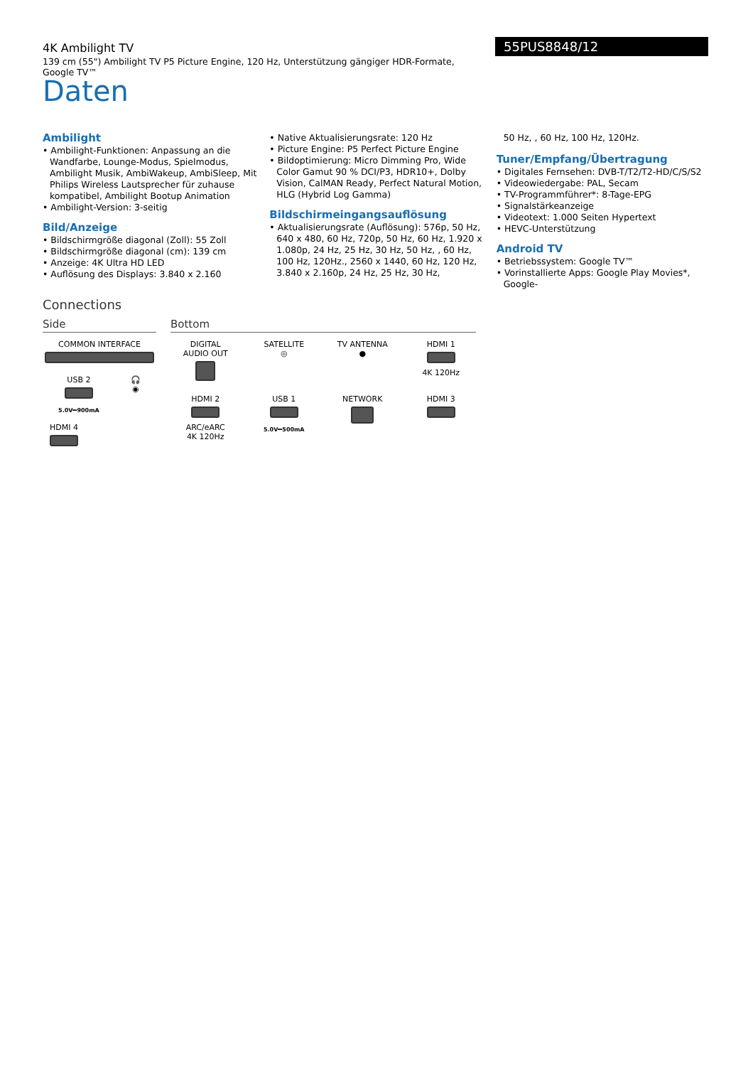4K Ambilight TV
139 cm (55") Ambilight TV P5 Picture Engine, 120 Hz, Unterstützung gängiger HDR-Formate, Google TV™
55PUS8848/12
Daten
Ambilight
• Ambilight-Funktionen: Anpassung an die Wandfarbe, Lounge-Modus, Spielmodus, Ambilight Musik, AmbiWakeup, AmbiSleep, Mit Philips Wireless Lautsprecher für zuhause kompatibel, Ambilight Bootup Animation
• Ambilight-Version: 3-seitig
Bild/Anzeige
• Bildschirmgröße diagonal (Zoll): 55 Zoll
• Bildschirmgröße diagonal (cm): 139 cm
• Anzeige: 4K Ultra HD LED
• Auflösung des Displays: 3.840 x 2.160
• Native Aktualisierungsrate: 120 Hz
• Picture Engine: P5 Perfect Picture Engine
• Bildoptimierung: Micro Dimming Pro, Wide Color Gamut 90 % DCI/P3, HDR10+, Dolby Vision, CalMAN Ready, Perfect Natural Motion, HLG (Hybrid Log Gamma)
Bildschirmeingangsauflösung
• Aktualisierungsrate (Auflösung): 576p, 50 Hz, 640 x 480, 60 Hz, 720p, 50 Hz, 60 Hz, 1.920 x 1.080p, 24 Hz, 25 Hz, 30 Hz, 50 Hz, , 60 Hz, 100 Hz, 120Hz., 2560 x 1440, 60 Hz, 120 Hz, 3.840 x 2.160p, 24 Hz, 25 Hz, 30 Hz,
50 Hz, , 60 Hz, 100 Hz, 120Hz.
Tuner/Empfang/Übertragung
• Digitales Fernsehen: DVB-T/T2/T2-HD/C/S/S2
• Videowiedergabe: PAL, Secam
• TV-Programmführer*: 8-Tage-EPG
• Signalstärkeanzeige
• Videotext: 1.000 Seiten Hypertext
• HEVC-Unterstützung
Android TV
• Betriebssystem: Google TV™
• Vorinstallierte Apps: Google Play Movies*, Google-
Connections
Side
COMMON INTERFACE
USB 2
5.0V⎓900mA
🎧
◉
HDMI 4
Bottom
DIGITAL
AUDIO OUT
SATELLITE
◎
TV ANTENNA
●
HDMI 1
4K 120Hz
HDMI 2
ARC/eARC
4K 120Hz
USB 1
5.0V⎓500mA
NETWORK
HDMI 3